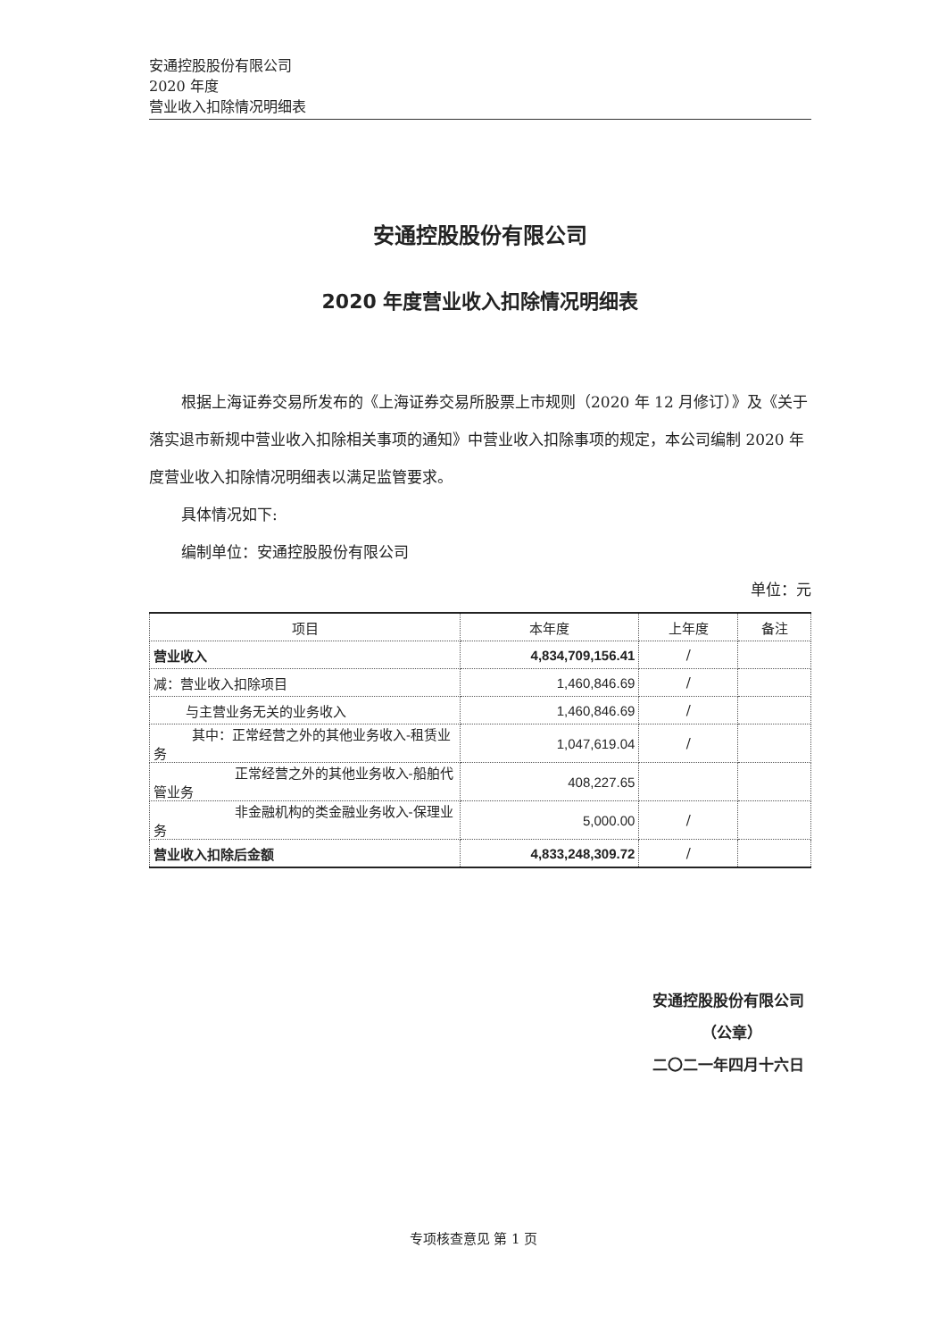安通控股股份有限公司
2020 年度
营业收入扣除情况明细表
安通控股股份有限公司
2020 年度营业收入扣除情况明细表
根据上海证券交易所发布的《上海证券交易所股票上市规则（2020 年 12 月修订）》及《关于落实退市新规中营业收入扣除相关事项的通知》中营业收入扣除事项的规定，本公司编制 2020 年度营业收入扣除情况明细表以满足监管要求。
具体情况如下:
编制单位：安通控股股份有限公司
单位：元
| 项目 | 本年度 | 上年度 | 备注 |
| --- | --- | --- | --- |
| 营业收入 | 4,834,709,156.41 | / | |
| 减：营业收入扣除项目 | 1,460,846.69 | / | |
| 与主营业务无关的业务收入 | 1,460,846.69 | / | |
| 其中：正常经营之外的其他业务收入-租赁业务 | 1,047,619.04 | / | |
| 正常经营之外的其他业务收入-船舶代管业务 | 408,227.65 | | |
| 非金融机构的类金融业务收入-保理业务 | 5,000.00 | / | |
| 营业收入扣除后金额 | 4,833,248,309.72 | / | |
安通控股股份有限公司
（公章）
二〇二一年四月十六日
专项核查意见 第 1 页